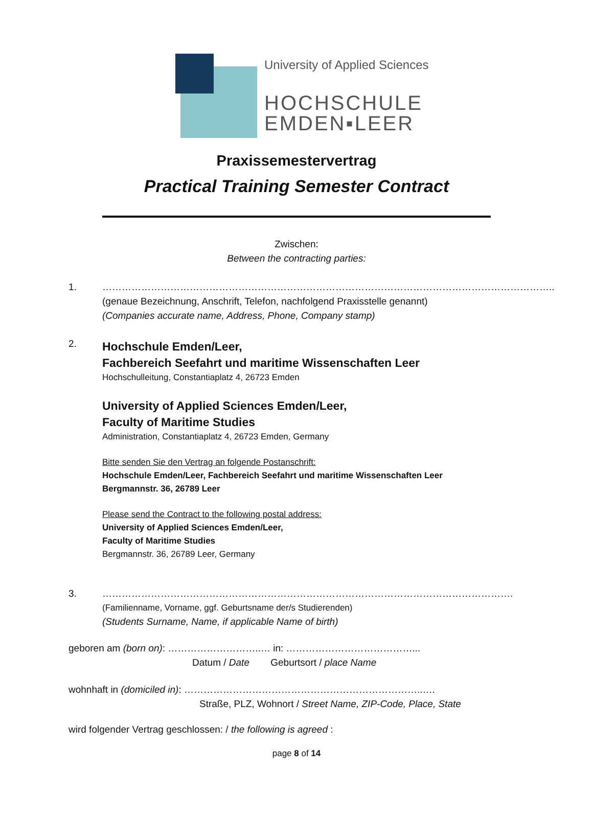University of Applied Sciences
HOCHSCHULE
EMDEN▪LEER
Praxissemestervertrag
Practical Training Semester Contract
Zwischen:
Between the contracting parties:
1. …………………………………………………………………………………………………………………………..
(genaue Bezeichnung, Anschrift, Telefon, nachfolgend Praxisstelle genannt)
(Companies accurate name, Address, Phone, Company stamp)
2.
Hochschule Emden/Leer,
Fachbereich Seefahrt und maritime Wissenschaften Leer
Hochschulleitung, Constantiaplatz 4, 26723 Emden
University of Applied Sciences Emden/Leer,
Faculty of Maritime Studies
Administration, Constantiaplatz 4, 26723 Emden, Germany
Bitte senden Sie den Vertrag an folgende Postanschrift:
Hochschule Emden/Leer, Fachbereich Seefahrt und maritime Wissenschaften Leer
Bergmannstr. 36, 26789 Leer
Please send the Contract to the following postal address:
University of Applied Sciences Emden/Leer,
Faculty of Maritime Studies
Bergmannstr. 36, 26789 Leer, Germany
3. ……………………………………………………………………………………………………………….
(Familienname, Vorname, ggf. Geburtsname der/s Studierenden)
(Students Surname, Name, if applicable Name of birth)
geboren am (born on): ………………………..… in: …………………………………...
Datum / Date Geburtsort / place Name
wohnhaft in (domiciled in): ………………………………………………………………..….
Straße, PLZ, Wohnort / Street Name, ZIP-Code, Place, State
wird folgender Vertrag geschlossen: / the following is agreed :
page 8 of 14